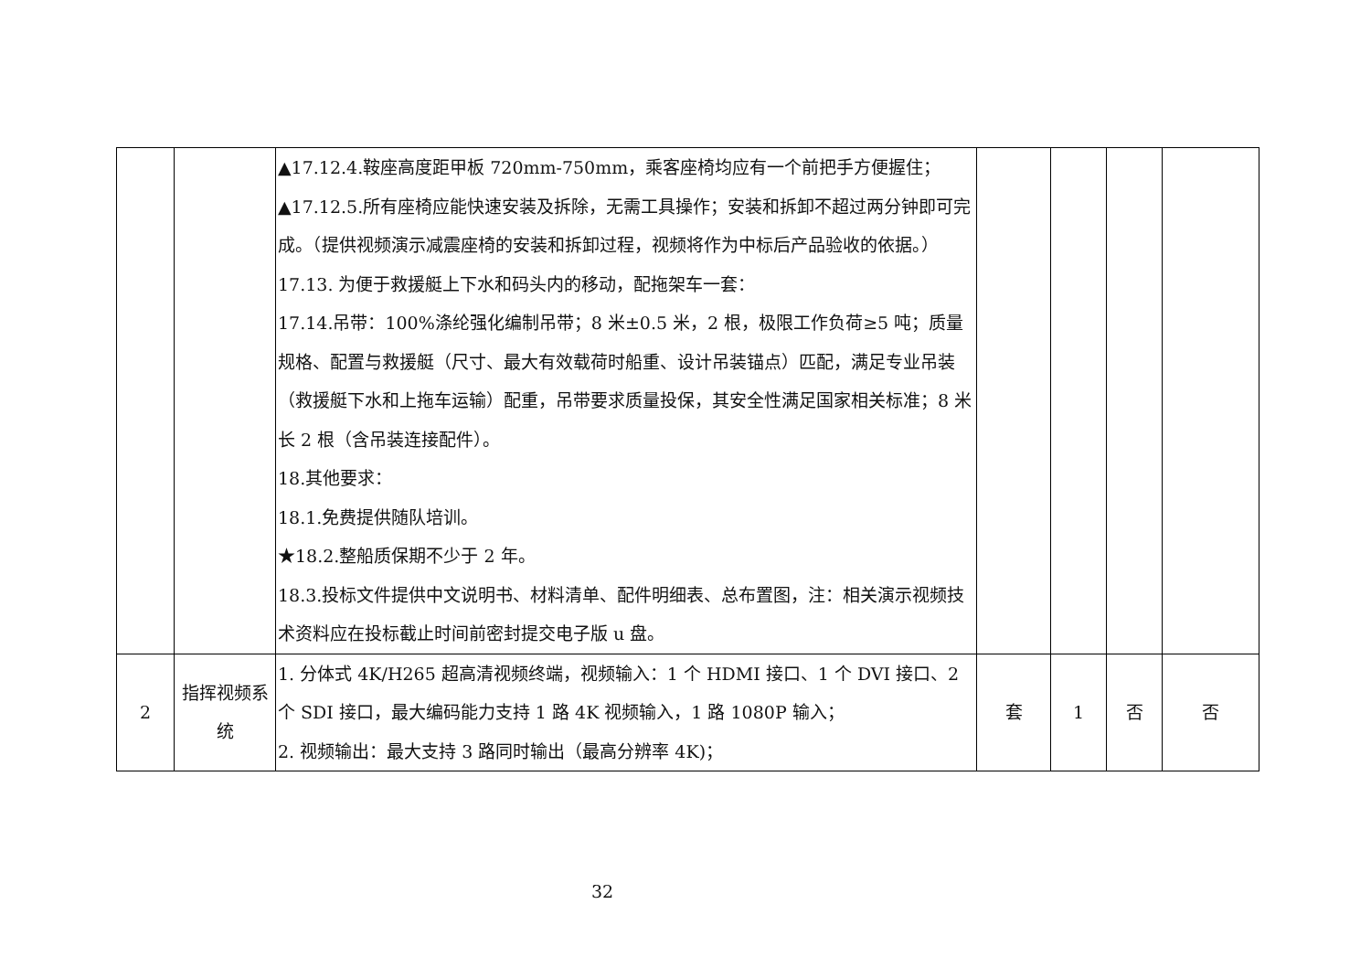| | | ▲17.12.4.鞍座高度距甲板 720mm-750mm，乘客座椅均应有一个前把手方便握住； ▲17.12.5.所有座椅应能快速安装及拆除，无需工具操作；安装和拆卸不超过两分钟即可完成。（提供视频演示减震座椅的安装和拆卸过程，视频将作为中标后产品验收的依据。） 17.13. 为便于救援艇上下水和码头内的移动，配拖架车一套： 17.14.吊带：100%涤纶强化编制吊带；8 米±0.5 米，2 根，极限工作负荷≥5 吨；质量规格、配置与救援艇（尺寸、最大有效载荷时船重、设计吊装锚点）匹配，满足专业吊装（救援艇下水和上拖车运输）配重，吊带要求质量投保，其安全性满足国家相关标准；8 米长 2 根（含吊装连接配件）。 18.其他要求： 18.1.免费提供随队培训。 ★18.2.整船质保期不少于 2 年。 18.3.投标文件提供中文说明书、材料清单、配件明细表、总布置图，注：相关演示视频技术资料应在投标截止时间前密封提交电子版 u 盘。 | | | | |
| 2 | 指挥视频系统 | 1. 分体式 4K/H265 超高清视频终端，视频输入：1 个 HDMI 接口、1 个 DVI 接口、2 个 SDI 接口，最大编码能力支持 1 路 4K 视频输入，1 路 1080P 输入； 2. 视频输出：最大支持 3 路同时输出（最高分辨率 4K)； | 套 | 1 | 否 | 否 |
32